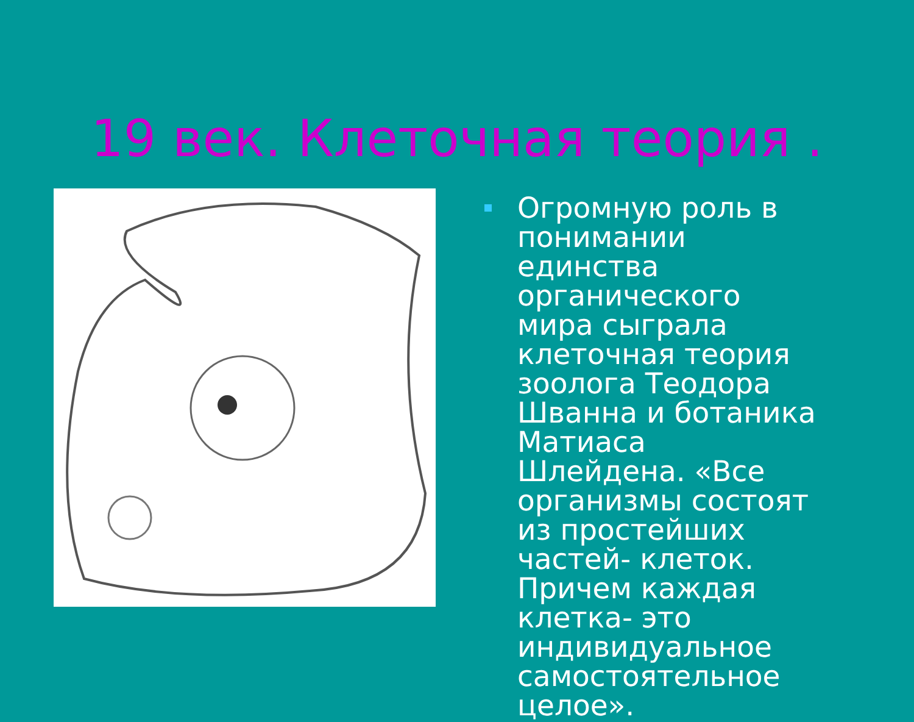19 век. Клеточная теория .
Огромную роль в понимании единства органического мира сыграла клеточная теория зоолога Теодора Шванна и ботаника Матиаса Шлейдена. «Все организмы состоят из простейших частей- клеток. Причем каждая клетка- это индивидуальное самостоятельное целое».